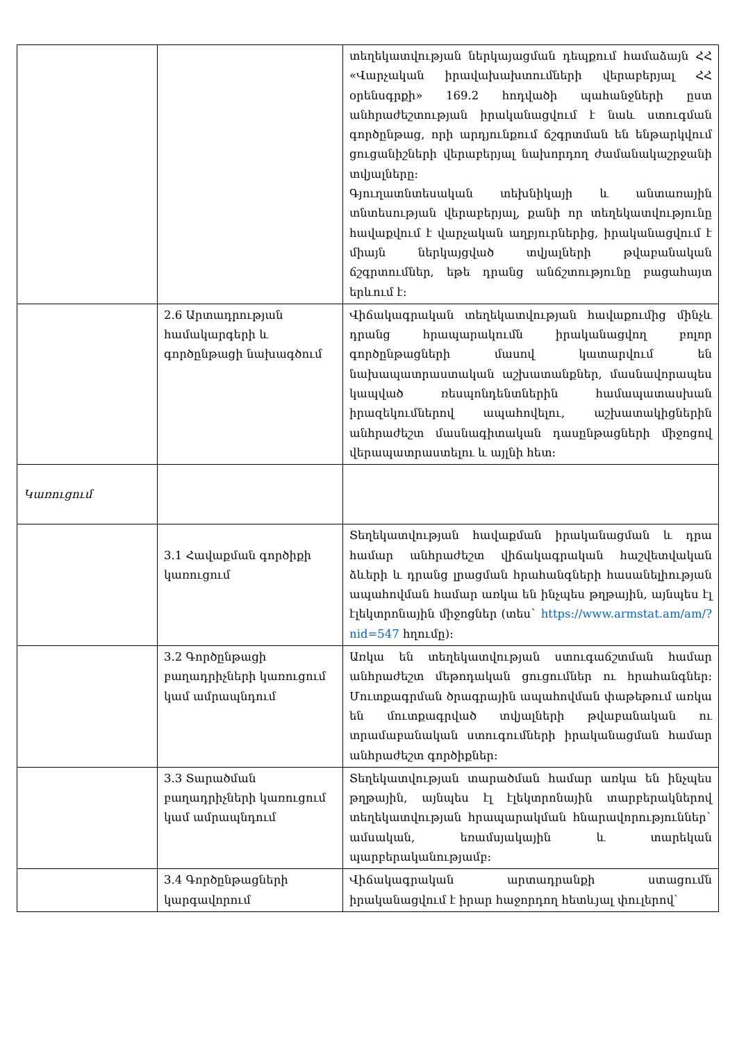| | | տեղեկատվության ներկայացման դեպքում համաձայն ՀՀ «Վարչական իրավախախտումների վերաբերյալ ՀՀ օրենսգրքի» 169.2 հոդվածի պահանջների ըստ անհրաժեշտության իրականացվում է նաև ստուգման գործընթաց, որի արդյունքում ճշգրտման են ենթարկվում ցուցանիշների վերաբերյալ նախորդող ժամանակաշրջանի տվյալները: Գյուղատնտեսական տեխնիկայի և անտառային տնտեսության վերաբերյալ, քանի որ տեղեկատվությունը հավաքվում է վարչական աղբյուրներից, իրականացվում է միայն ներկայցված տվյալների թվաբանական ճշգրտումներ, եթե դրանց անճշտությունը բացահայտ երևում է: |
| | 2.6 Արտադրության համակարգերի և գործընթացի նախագծում | Վիճակագրական տեղեկատվության հավաքումից մինչև դրանց հրապարակումն իրականացվող բոլոր գործընթացների մասով կատարվում են նախապատրաստական աշխատանքներ, մասնավորապես կապված ռեսպոնդենտներին համապատասխան իրազեկումներով ապահովելու, աշխատակիցներին անհրաժեշտ մասնագիտական դասընթացների միջոցով վերապատրաստելու և այլնի հետ: |
| Կառուցում | | |
| | 3.1 Հավաքման գործիքի կառուցում | Տեղեկատվության հավաքման իրականացման և դրա համար անհրաժեշտ վիճակագրական հաշվետվական ձևերի և դրանց լրացման հրահանգների հասանելիության ապահովման համար առկա են ինչպես թղթային, այնպես էլ էլեկտրոնային միջոցներ (տես` https://www.armstat.am/am/?nid=547 հղումը): |
| | 3.2 Գործընթացի բաղադրիչների կառուցում կամ ամրապնդում | Առկա են տեղեկատվության ստուգաճշտման համար անհրաժեշտ մեթոդական ցուցումներ ու հրահանգներ: Մուտքագրման ծրագրային ապահովման փաթեթում առկա են մուտքագրված տվյալների թվաբանական ու տրամաբանական ստուգումների իրականացման համար անհրաժեշտ գործիքներ: |
| | 3.3 Տարածման բաղադրիչների կառուցում կամ ամրապնդում | Տեղեկատվության տարածման համար առկա են ինչպես թղթային, այնպես էլ էլեկտրոնային տարբերակներով տեղեկատվության հրապարակման հնարավորություններ` ամսական, եռամսյակային և տարեկան պարբերականությամբ: |
| | 3.4 Գործընթացների կարգավորում | Վիճակագրական արտադրանքի ստացումն իրականացվում է իրար հաջորդող հետևյալ փուլերով` |